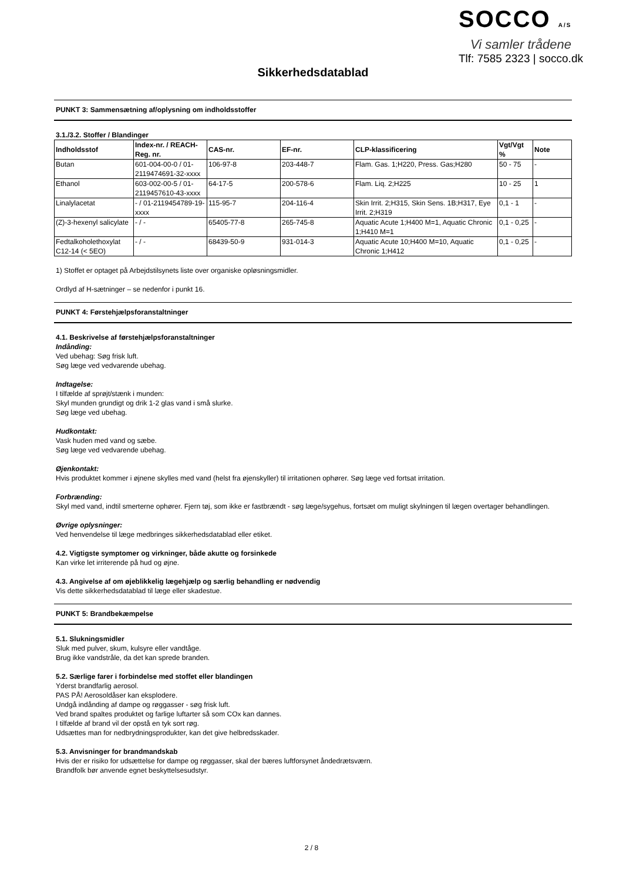SOCCO A/S
Vi samler trådene
Tlf: 7585 2323 | socco.dk
Sikkerhedsdatablad
PUNKT 3: Sammensætning af/oplysning om indholdsstoffer
3.1./3.2. Stoffer / Blandinger
| Indholdsstof | Index-nr. / REACH-Reg. nr. | CAS-nr. | EF-nr. | CLP-klassificering | Vgt/Vgt % | Note |
| --- | --- | --- | --- | --- | --- | --- |
| Butan | 601-004-00-0 / 01-2119474691-32-xxxx | 106-97-8 | 203-448-7 | Flam. Gas. 1;H220, Press. Gas;H280 | 50 - 75 | - |
| Ethanol | 603-002-00-5 / 01-2119457610-43-xxxx | 64-17-5 | 200-578-6 | Flam. Liq. 2;H225 | 10 - 25 | 1 |
| Linalylacetat | - / 01-2119454789-19-xxxx | 115-95-7 | 204-116-4 | Skin Irrit. 2;H315, Skin Sens. 1B;H317, Eye Irrit. 2;H319 | 0,1 - 1 | - |
| (Z)-3-hexenyl salicylate | - / - | 65405-77-8 | 265-745-8 | Aquatic Acute 1;H400 M=1, Aquatic Chronic 1;H410 M=1 | 0,1 - 0,25 | - |
| Fedtalkoholethoxylat C12-14 (< 5EO) | - / - | 68439-50-9 | 931-014-3 | Aquatic Acute 10;H400 M=10, Aquatic Chronic 1;H412 | 0,1 - 0,25 | - |
1) Stoffet er optaget på Arbejdstilsynets liste over organiske opløsningsmidler.
Ordlyd af H-sætninger – se nedenfor i punkt 16.
PUNKT 4: Førstehjælpsforanstaltninger
4.1. Beskrivelse af førstehjælpsforanstaltninger
Indånding:
Ved ubehag: Søg frisk luft.
Søg læge ved vedvarende ubehag.
Indtagelse:
I tilfælde af sprøjt/stænk i munden:
Skyl munden grundigt og drik 1-2 glas vand i små slurke.
Søg læge ved ubehag.
Hudkontakt:
Vask huden med vand og sæbe.
Søg læge ved vedvarende ubehag.
Øjenkontakt:
Hvis produktet kommer i øjnene skylles med vand (helst fra øjenskyller) til irritationen ophører. Søg læge ved fortsat irritation.
Forbrænding:
Skyl med vand, indtil smerterne ophører. Fjern tøj, som ikke er fastbrændt - søg læge/sygehus, fortsæt om muligt skylningen til lægen overtager behandlingen.
Øvrige oplysninger:
Ved henvendelse til læge medbringes sikkerhedsdatablad eller etiket.
4.2. Vigtigste symptomer og virkninger, både akutte og forsinkede
Kan virke let irriterende på hud og øjne.
4.3. Angivelse af om øjeblikkelig lægehjælp og særlig behandling er nødvendig
Vis dette sikkerhedsdatablad til læge eller skadestue.
PUNKT 5: Brandbekæmpelse
5.1. Slukningsmidler
Sluk med pulver, skum, kulsyre eller vandtåge.
Brug ikke vandstråle, da det kan sprede branden.
5.2. Særlige farer i forbindelse med stoffet eller blandingen
Yderst brandfarlig aerosol.
PAS PÅ! Aerosoldåser kan eksplodere.
Undgå indånding af dampe og røggasser - søg frisk luft.
Ved brand spaltes produktet og farlige luftarter så som COx kan dannes.
I tilfælde af brand vil der opstå en tyk sort røg.
Udsættes man for nedbrydningsprodukter, kan det give helbredsskader.
5.3. Anvisninger for brandmandskab
Hvis der er risiko for udsættelse for dampe og røggasser, skal der bæres luftforsynet åndedrætsværn.
Brandfolk bør anvende egnet beskyttelsesudstyr.
2 / 8